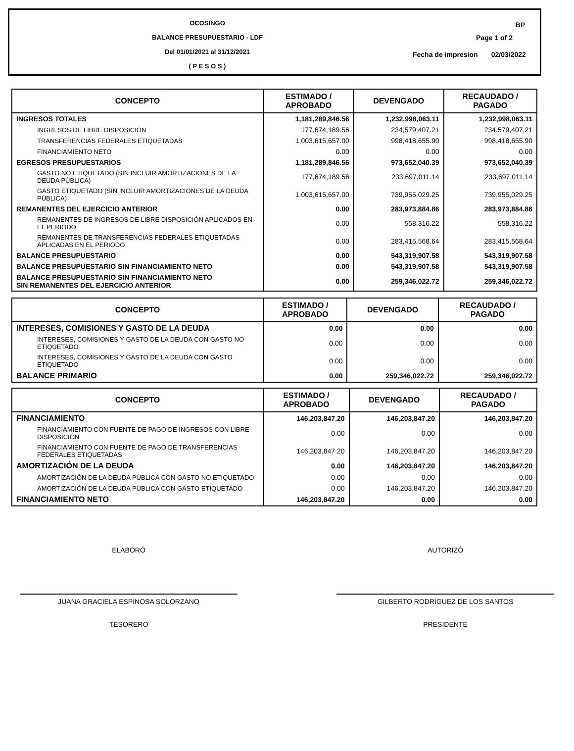OCOSINGO
BALANCE PRESUPUESTARIO - LDF
Del 01/01/2021 al 31/12/2021
( P E S O S )
BP
Page 1 of 2
Fecha de impresion 02/03/2022
| CONCEPTO | ESTIMADO / APROBADO | DEVENGADO | RECAUDADO / PAGADO |
| --- | --- | --- | --- |
| INGRESOS TOTALES | 1,181,289,846.56 | 1,232,998,063.11 | 1,232,998,063.11 |
| INGRESOS DE LIBRE DISPOSICIÓN | 177,674,189.56 | 234,579,407.21 | 234,579,407.21 |
| TRANSFERENCIAS FEDERALES ETIQUETADAS | 1,003,615,657.00 | 998,418,655.90 | 998,418,655.90 |
| FINANCIAMIENTO NETO | 0.00 | 0.00 | 0.00 |
| EGRESOS PRESUPUESTARIOS | 1,181,289,846.56 | 973,652,040.39 | 973,652,040.39 |
| GASTO NO ETIQUETADO (SIN INCLUIR AMORTIZACIONES DE LA DEUDA PÚBLICA) | 177,674,189.56 | 233,697,011.14 | 233,697,011.14 |
| GASTO ETIQUETADO (SIN INCLUIR AMORTIZACIONES DE LA DEUDA PÚBLICA) | 1,003,615,657.00 | 739,955,029.25 | 739,955,029.25 |
| REMANENTES DEL EJERCICIO ANTERIOR | 0.00 | 283,973,884.86 | 283,973,884.86 |
| REMANENTES DE INGRESOS DE LIBRE DISPOSICIÓN APLICADOS EN EL PERIODO | 0.00 | 558,316.22 | 558,316.22 |
| REMANENTES DE TRANSFERENCIAS FEDERALES ETIQUETADAS APLICADAS EN EL PERIODO | 0.00 | 283,415,568.64 | 283,415,568.64 |
| BALANCE PRESUPUESTARIO | 0.00 | 543,319,907.58 | 543,319,907.58 |
| BALANCE PRESUPUESTARIO SIN FINANCIAMIENTO NETO | 0.00 | 543,319,907.58 | 543,319,907.58 |
| BALANCE PRESUPUESTARIO SIN FINANCIAMIENTO NETO SIN REMANENTES DEL EJERCICIO ANTERIOR | 0.00 | 259,346,022.72 | 259,346,022.72 |
| CONCEPTO | ESTIMADO / APROBADO | DEVENGADO | RECAUDADO / PAGADO |
| --- | --- | --- | --- |
| INTERESES, COMISIONES Y GASTO DE LA DEUDA | 0.00 | 0.00 | 0.00 |
| INTERESES, COMISIONES Y GASTO DE LA DEUDA CON GASTO NO ETIQUETADO | 0.00 | 0.00 | 0.00 |
| INTERESES, COMISIONES Y GASTO DE LA DEUDA CON GASTO ETIQUETADO | 0.00 | 0.00 | 0.00 |
| BALANCE PRIMARIO | 0.00 | 259,346,022.72 | 259,346,022.72 |
| CONCEPTO | ESTIMADO / APROBADO | DEVENGADO | RECAUDADO / PAGADO |
| --- | --- | --- | --- |
| FINANCIAMIENTO | 146,203,847.20 | 146,203,847.20 | 146,203,847.20 |
| FINANCIAMIENTO CON FUENTE DE PAGO DE INGRESOS CON LIBRE DISPOSICIÓN | 0.00 | 0.00 | 0.00 |
| FINANCIAMIENTO CON FUENTE DE PAGO DE TRANSFERENCIAS FEDERALES ETIQUETADAS | 146,203,847.20 | 146,203,847.20 | 146,203,847.20 |
| AMORTIZACIÓN DE LA DEUDA | 0.00 | 146,203,847.20 | 146,203,847.20 |
| AMORTIZACIÓN DE LA DEUDA PÚBLICA CON GASTO NO ETIQUETADO | 0.00 | 0.00 | 0.00 |
| AMORTIZACIÓN DE LA DEUDA PÚBLICA CON GASTO ETIQUETADO | 0.00 | 146,203,847.20 | 146,203,847.20 |
| FINANCIAMIENTO NETO | 146,203,847.20 | 0.00 | 0.00 |
ELABORÓ
JUANA GRACIELA ESPINOSA SOLORZANO
TESORERO
AUTORIZÓ
GILBERTO RODRIGUEZ DE LOS SANTOS
PRESIDENTE